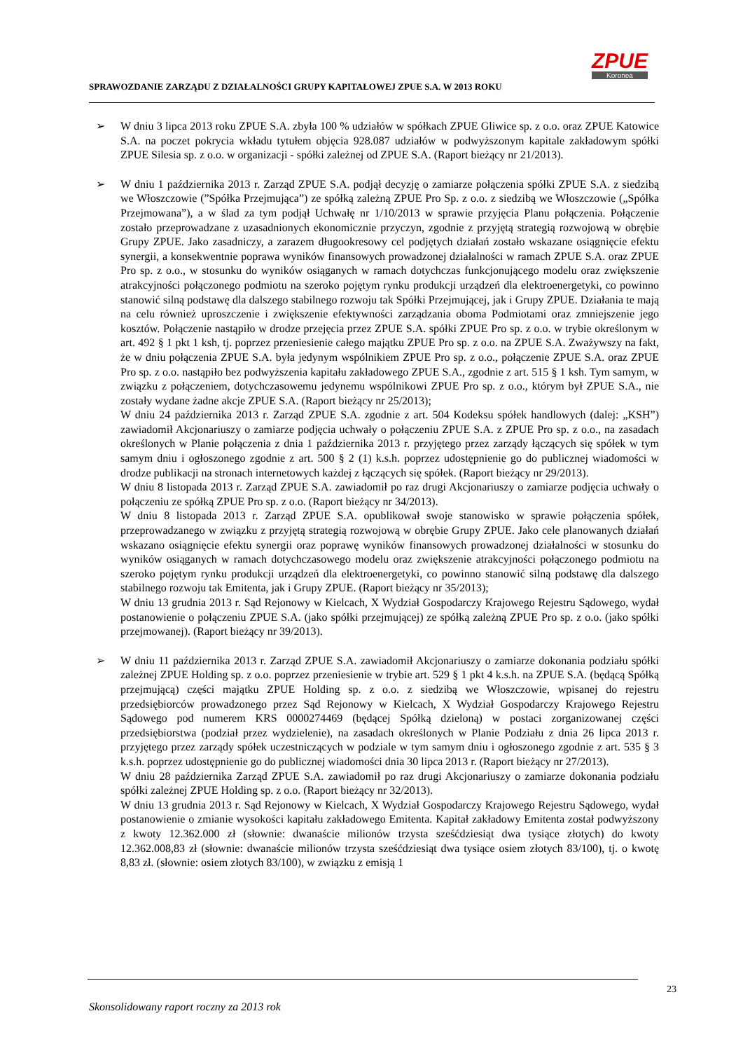SPRAWOZDANIE ZARZĄDU Z DZIAŁALNOŚCI GRUPY KAPITAŁOWEJ ZPUE S.A. W 2013 ROKU
ZPUE
Koronea
➢ W dniu 3 lipca 2013 roku ZPUE S.A. zbyła 100 % udziałów w spółkach ZPUE Gliwice sp. z o.o. oraz ZPUE Katowice S.A. na poczet pokrycia wkładu tytułem objęcia 928.087 udziałów w podwyższonym kapitale zakładowym spółki ZPUE Silesia sp. z o.o. w organizacji - spółki zależnej od ZPUE S.A. (Raport bieżący nr 21/2013).
➢ W dniu 1 października 2013 r. Zarząd ZPUE S.A. podjął decyzję o zamiarze połączenia spółki ZPUE S.A. z siedzibą we Włoszczowie (”Spółka Przejmująca”) ze spółką zależną ZPUE Pro Sp. z o.o. z siedzibą we Włoszczowie („Spółka Przejmowana”), a w ślad za tym podjął Uchwałę nr 1/10/2013 w sprawie przyjęcia Planu połączenia. Połączenie zostało przeprowadzane z uzasadnionych ekonomicznie przyczyn, zgodnie z przyjętą strategią rozwojową w obrębie Grupy ZPUE. Jako zasadniczy, a zarazem długookresowy cel podjętych działań zostało wskazane osiągnięcie efektu synergii, a konsekwentnie poprawa wyników finansowych prowadzonej działalności w ramach ZPUE S.A. oraz ZPUE Pro sp. z o.o., w stosunku do wyników osiąganych w ramach dotychczas funkcjonującego modelu oraz zwiększenie atrakcyjności połączonego podmiotu na szeroko pojętym rynku produkcji urządzeń dla elektroenergetyki, co powinno stanowić silną podstawę dla dalszego stabilnego rozwoju tak Spółki Przejmującej, jak i Grupy ZPUE. Działania te mają na celu również uproszczenie i zwiększenie efektywności zarządzania oboma Podmiotami oraz zmniejszenie jego kosztów. Połączenie nastąpiło w drodze przejęcia przez ZPUE S.A. spółki ZPUE Pro sp. z o.o. w trybie określonym w art. 492 § 1 pkt 1 ksh, tj. poprzez przeniesienie całego majątku ZPUE Pro sp. z o.o. na ZPUE S.A. Zważywszy na fakt, że w dniu połączenia ZPUE S.A. była jedynym wspólnikiem ZPUE Pro sp. z o.o., połączenie ZPUE S.A. oraz ZPUE Pro sp. z o.o. nastąpiło bez podwyższenia kapitału zakładowego ZPUE S.A., zgodnie z art. 515 § 1 ksh. Tym samym, w związku z połączeniem, dotychczasowemu jedynemu wspólnikowi ZPUE Pro sp. z o.o., którym był ZPUE S.A., nie zostały wydane żadne akcje ZPUE S.A. (Raport bieżący nr 25/2013);
W dniu 24 października 2013 r. Zarząd ZPUE S.A. zgodnie z art. 504 Kodeksu spółek handlowych (dalej: „KSH”) zawiadomił Akcjonariuszy o zamiarze podjęcia uchwały o połączeniu ZPUE S.A. z ZPUE Pro sp. z o.o., na zasadach określonych w Planie połączenia z dnia 1 października 2013 r. przyjętego przez zarządy łączących się spółek w tym samym dniu i ogłoszonego zgodnie z art. 500 § 2 (1) k.s.h. poprzez udostępnienie go do publicznej wiadomości w drodze publikacji na stronach internetowych każdej z łączących się spółek. (Raport bieżący nr 29/2013).
W dniu 8 listopada 2013 r. Zarząd ZPUE S.A. zawiadomił po raz drugi Akcjonariuszy o zamiarze podjęcia uchwały o połączeniu ze spółką ZPUE Pro sp. z o.o. (Raport bieżący nr 34/2013).
W dniu 8 listopada 2013 r. Zarząd ZPUE S.A. opublikował swoje stanowisko w sprawie połączenia spółek, przeprowadzanego w związku z przyjętą strategią rozwojową w obrębie Grupy ZPUE. Jako cele planowanych działań wskazano osiągnięcie efektu synergii oraz poprawę wyników finansowych prowadzonej działalności w stosunku do wyników osiąganych w ramach dotychczasowego modelu oraz zwiększenie atrakcyjności połączonego podmiotu na szeroko pojętym rynku produkcji urządzeń dla elektroenergetyki, co powinno stanowić silną podstawę dla dalszego stabilnego rozwoju tak Emitenta, jak i Grupy ZPUE. (Raport bieżący nr 35/2013);
W dniu 13 grudnia 2013 r. Sąd Rejonowy w Kielcach, X Wydział Gospodarczy Krajowego Rejestru Sądowego, wydał postanowienie o połączeniu ZPUE S.A. (jako spółki przejmującej) ze spółką zależną ZPUE Pro sp. z o.o. (jako spółki przejmowanej). (Raport bieżący nr 39/2013).
➢ W dniu 11 października 2013 r. Zarząd ZPUE S.A. zawiadomił Akcjonariuszy o zamiarze dokonania podziału spółki zależnej ZPUE Holding sp. z o.o. poprzez przeniesienie w trybie art. 529 § 1 pkt 4 k.s.h. na ZPUE S.A. (będącą Spółką przejmującą) części majątku ZPUE Holding sp. z o.o. z siedzibą we Włoszczowie, wpisanej do rejestru przedsiębiorców prowadzonego przez Sąd Rejonowy w Kielcach, X Wydział Gospodarczy Krajowego Rejestru Sądowego pod numerem KRS 0000274469 (będącej Spółką dzieloną) w postaci zorganizowanej części przedsiębiorstwa (podział przez wydzielenie), na zasadach określonych w Planie Podziału z dnia 26 lipca 2013 r. przyjętego przez zarządy spółek uczestniczących w podziale w tym samym dniu i ogłoszonego zgodnie z art. 535 § 3 k.s.h. poprzez udostępnienie go do publicznej wiadomości dnia 30 lipca 2013 r. (Raport bieżący nr 27/2013).
W dniu 28 października Zarząd ZPUE S.A. zawiadomił po raz drugi Akcjonariuszy o zamiarze dokonania podziału spółki zależnej ZPUE Holding sp. z o.o. (Raport bieżący nr 32/2013).
W dniu 13 grudnia 2013 r. Sąd Rejonowy w Kielcach, X Wydział Gospodarczy Krajowego Rejestru Sądowego, wydał postanowienie o zmianie wysokości kapitału zakładowego Emitenta. Kapitał zakładowy Emitenta został podwyższony z kwoty 12.362.000 zł (słownie: dwanaście milionów trzysta sześćdziesiąt dwa tysiące złotych) do kwoty 12.362.008,83 zł (słownie: dwanaście milionów trzysta sześćdziesiąt dwa tysiące osiem złotych 83/100), tj. o kwotę 8,83 zł. (słownie: osiem złotych 83/100), w związku z emisją 1
23
Skonsolidowany raport roczny za 2013 rok